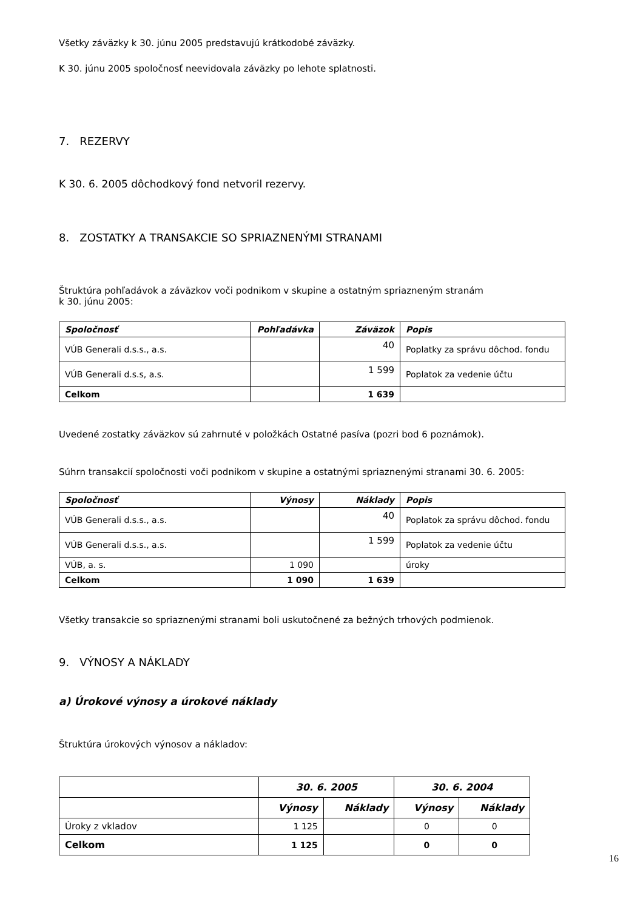Všetky záväzky k 30. júnu 2005 predstavujú krátkodobé záväzky.
K 30. júnu 2005 spoločnosť neevidovala záväzky po lehote splatnosti.
7. REZERVY
K 30. 6. 2005 dôchodkový fond netvoril rezervy.
8. ZOSTATKY A TRANSAKCIE SO SPRIAZNENÝMI STRANAMI
Štruktúra pohľadávok a záväzkov voči podnikom v skupine a ostatným spriazneným stranám
k 30. júnu 2005:
| Spoločnosť | Pohľadávka | Záväzok | Popis |
| --- | --- | --- | --- |
| VÚB Generali d.s.s., a.s. | | 40 | Poplatky za správu dôchod. fondu |
| VÚB Generali d.s.s, a.s. | | 1 599 | Poplatok za vedenie účtu |
| Celkom | | 1 639 | |
Uvedené zostatky záväzkov sú zahrnuté v položkách Ostatné pasíva (pozri bod 6 poznámok).
Súhrn transakcií spoločnosti voči podnikom v skupine a ostatnými spriaznenými stranami 30. 6. 2005:
| Spoločnosť | Výnosy | Náklady | Popis |
| --- | --- | --- | --- |
| VÚB Generali d.s.s., a.s. | | 40 | Poplatok za správu dôchod. fondu |
| VÚB Generali d.s.s., a.s. | | 1 599 | Poplatok za vedenie účtu |
| VÚB, a. s. | 1 090 | | úroky |
| Celkom | 1 090 | 1 639 | |
Všetky transakcie so spriaznenými stranami boli uskutočnené za bežných trhových podmienok.
9. VÝNOSY A NÁKLADY
a) Úrokové výnosy a úrokové náklady
Štruktúra úrokových výnosov a nákladov:
| | 30. 6. 2005 | | 30. 6. 2004 | |
| --- | --- | --- | --- | --- |
| | Výnosy | Náklady | Výnosy | Náklady |
| Úroky z vkladov | 1 125 | | 0 | 0 |
| Celkom | 1 125 | | 0 | 0 |
16